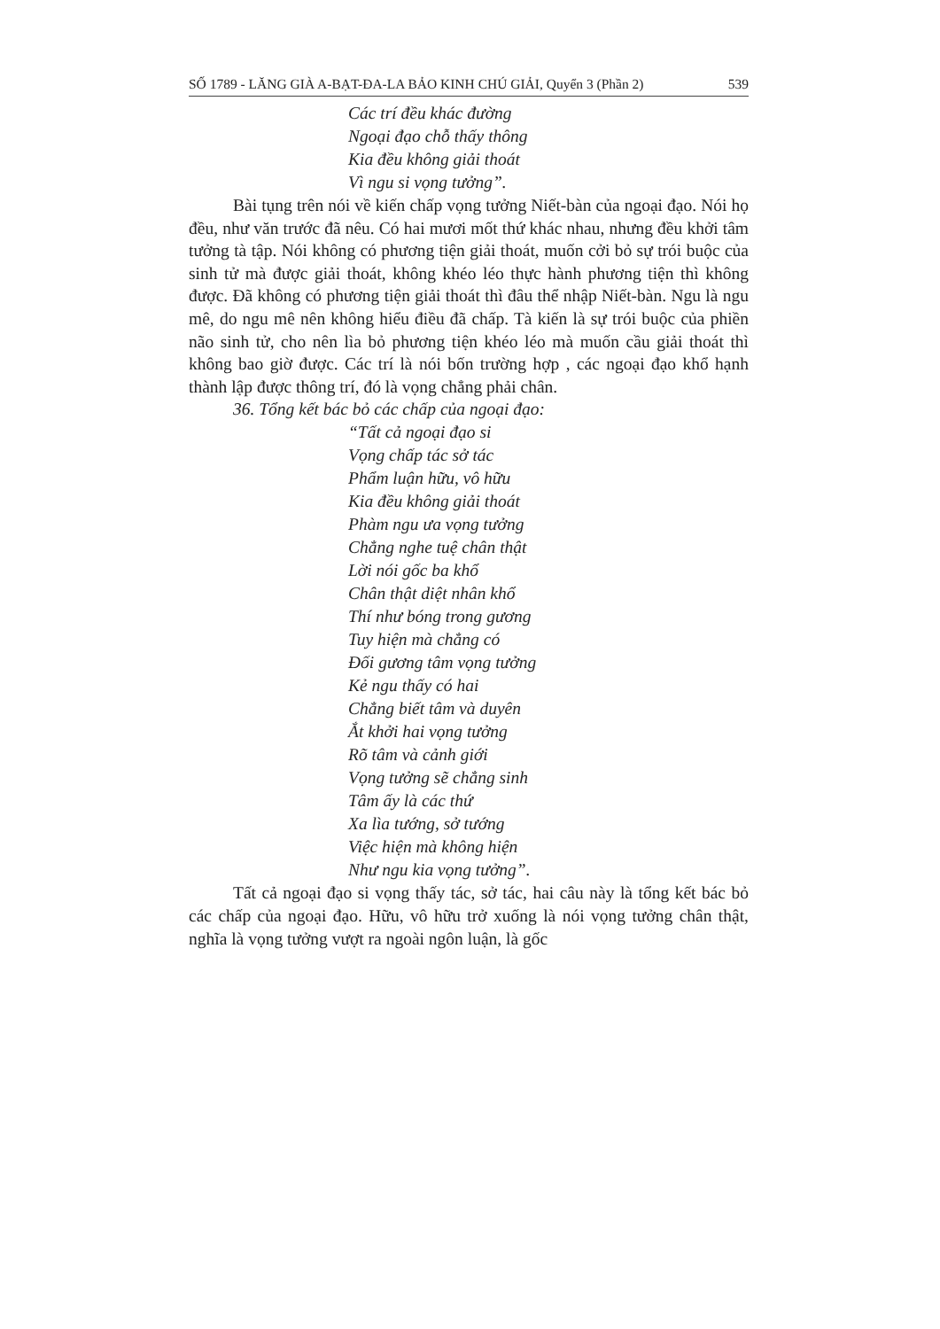SỐ 1789 - LĂNG GIÀ A-BẠT-ĐA-LA BẢO KINH CHÚ GIẢI, Quyển 3 (Phần 2) 539
Các trí đều khác đường
Ngoại đạo chỗ thấy thông
Kia đều không giải thoát
Vì ngu si vọng tưởng”.
Bài tụng trên nói về kiến chấp vọng tưởng Niết-bàn của ngoại đạo. Nói họ đều, như văn trước đã nêu. Có hai mươi mốt thứ khác nhau, nhưng đều khởi tâm tưởng tà tập. Nói không có phương tiện giải thoát, muốn cởi bỏ sự trói buộc của sinh tử mà được giải thoát, không khéo léo thực hành phương tiện thì không được. Đã không có phương tiện giải thoát thì đâu thể nhập Niết-bàn. Ngu là ngu mê, do ngu mê nên không hiểu điều đã chấp. Tà kiến là sự trói buộc của phiền não sinh tử, cho nên lìa bỏ phương tiện khéo léo mà muốn cầu giải thoát thì không bao giờ được. Các trí là nói bốn trường hợp , các ngoại đạo khổ hạnh thành lập được thông trí, đó là vọng chẳng phải chân.
36. Tổng kết bác bỏ các chấp của ngoại đạo:
“Tất cả ngoại đạo si
Vọng chấp tác sở tác
Phẩm luận hữu, vô hữu
Kia đều không giải thoát
Phàm ngu ưa vọng tưởng
Chẳng nghe tuệ chân thật
Lời nói gốc ba khổ
Chân thật diệt nhân khổ
Thí như bóng trong gương
Tuy hiện mà chẳng có
Đối gương tâm vọng tưởng
Kẻ ngu thấy có hai
Chẳng biết tâm và duyên
Ắt khởi hai vọng tưởng
Rõ tâm và cảnh giới
Vọng tưởng sẽ chẳng sinh
Tâm ấy là các thứ
Xa lìa tướng, sở tướng
Việc hiện mà không hiện
Như ngu kia vọng tưởng”.
Tất cả ngoại đạo si vọng thấy tác, sở tác, hai câu này là tổng kết bác bỏ các chấp của ngoại đạo. Hữu, vô hữu trở xuống là nói vọng tưởng chân thật, nghĩa là vọng tưởng vượt ra ngoài ngôn luận, là gốc